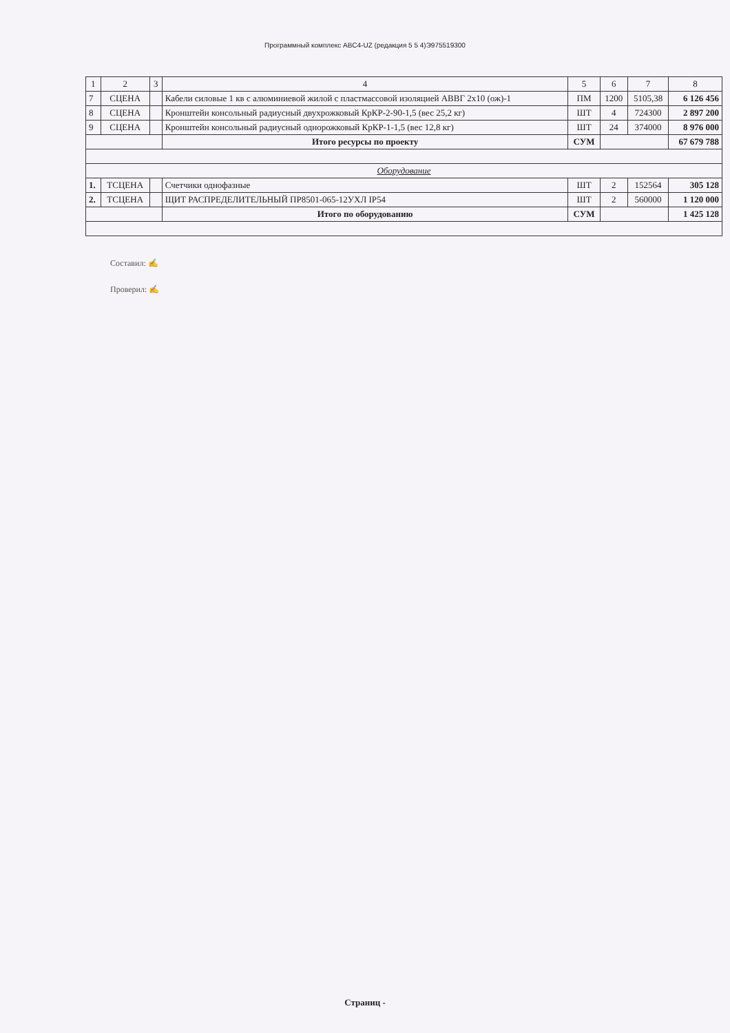Программный комплекс ABC4-UZ (редакция 5 5 4)Э975519300
| 1 | 2 | 3 | 4 | 5 | 6 | 7 | 8 |
| --- | --- | --- | --- | --- | --- | --- | --- |
| 7 | СЦЕНА | | Кабели силовые 1 кв с алюминиевой жилой с пластмассовой изоляцией АВВГ 2х10 (ож)-1 | ПМ | 1200 | 5105,38 | 6 126 456 |
| 8 | СЦЕНА | | Кронштейн консольный радиусный двухрожковый КрКР-2-90-1,5 (вес 25,2 кг) | ШТ | 4 | 724300 | 2 897 200 |
| 9 | СЦЕНА | | Кронштейн консольный радиусный однорожковый КрКР-1-1,5 (вес 12,8 кг) | ШТ | 24 | 374000 | 8 976 000 |
| | | | Итого ресурсы по проекту | СУМ | | | 67 679 788 |
| Оборудование | | | | | | | |
| 1. | ТСЦЕНА | | Счетчики однофазные | ШТ | 2 | 152564 | 305 128 |
| 2. | ТСЦЕНА | | ЩИТ РАСПРЕДЕЛИТЕЛЬНЫЙ ПР8501-065-12УХЛ IP54 | ШТ | 2 | 560000 | 1 120 000 |
| | | | Итого по оборудованию | СУМ | | | 1 425 128 |
Составил: ✍
Проверил: ✍
Страниц -